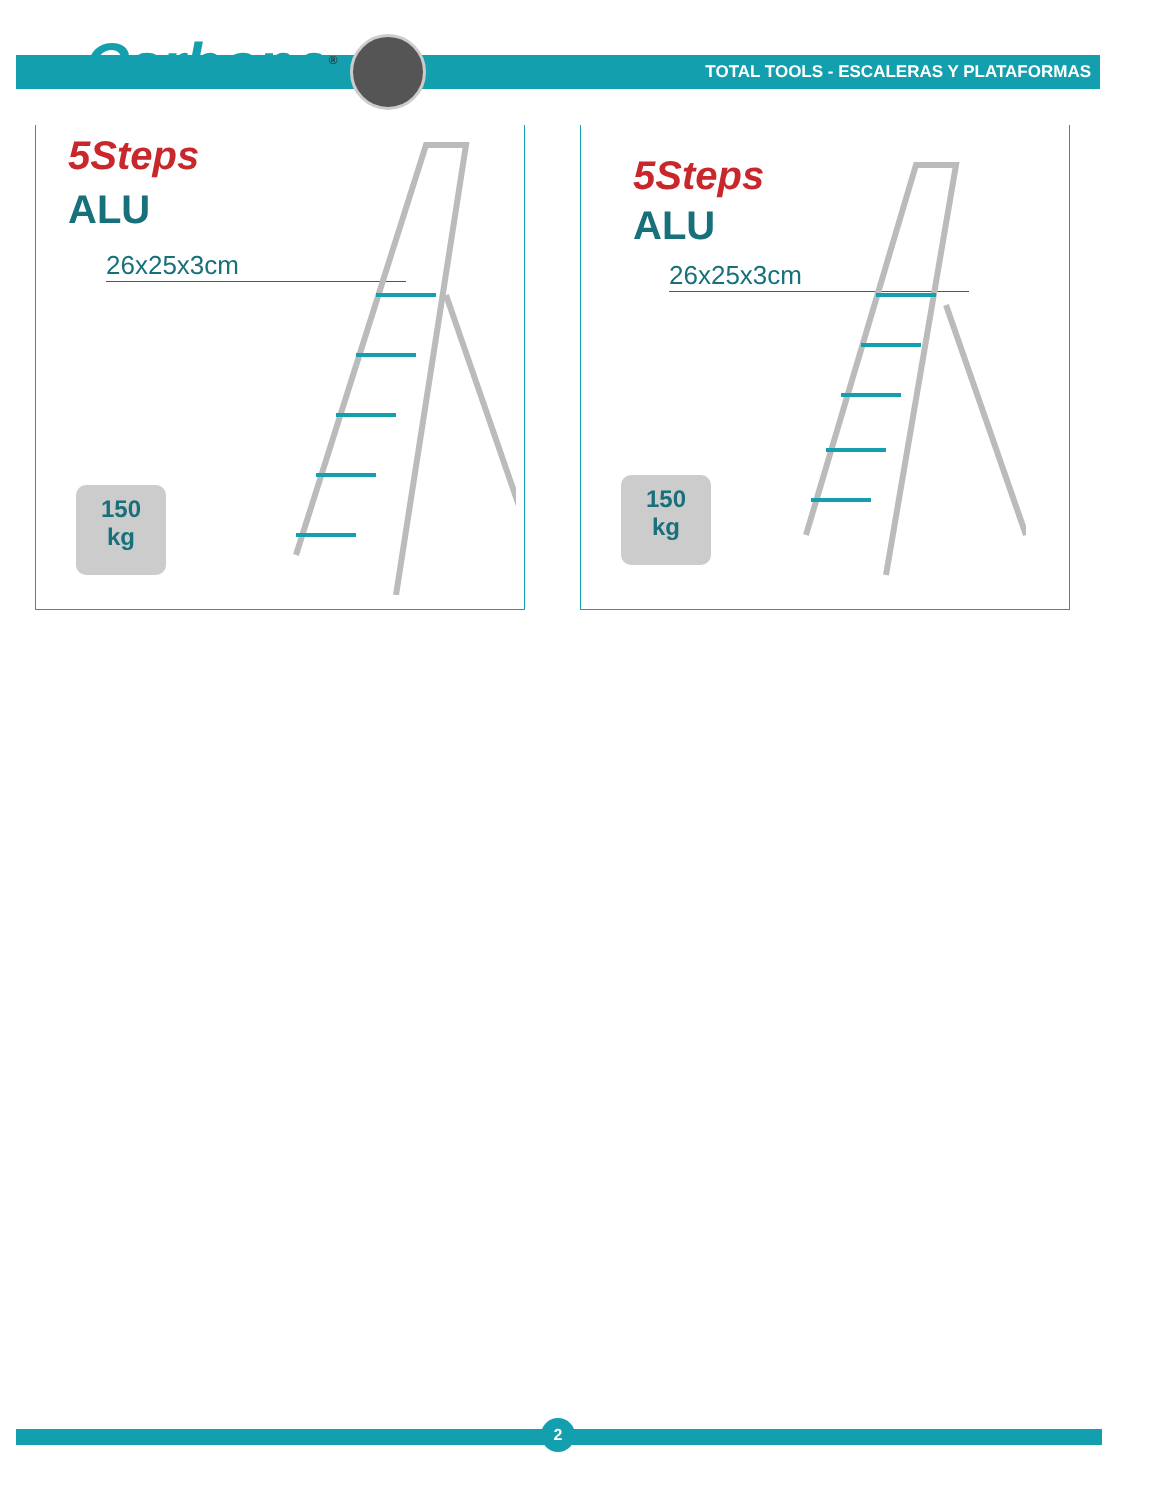Carbone<sup>®</sup>
TOTAL TOOLS - ESCALERAS Y PLATAFORMAS
5Steps
ALU
26x25x3cm
150
kg
5Steps
ALU
26x25x3cm
150
kg
2